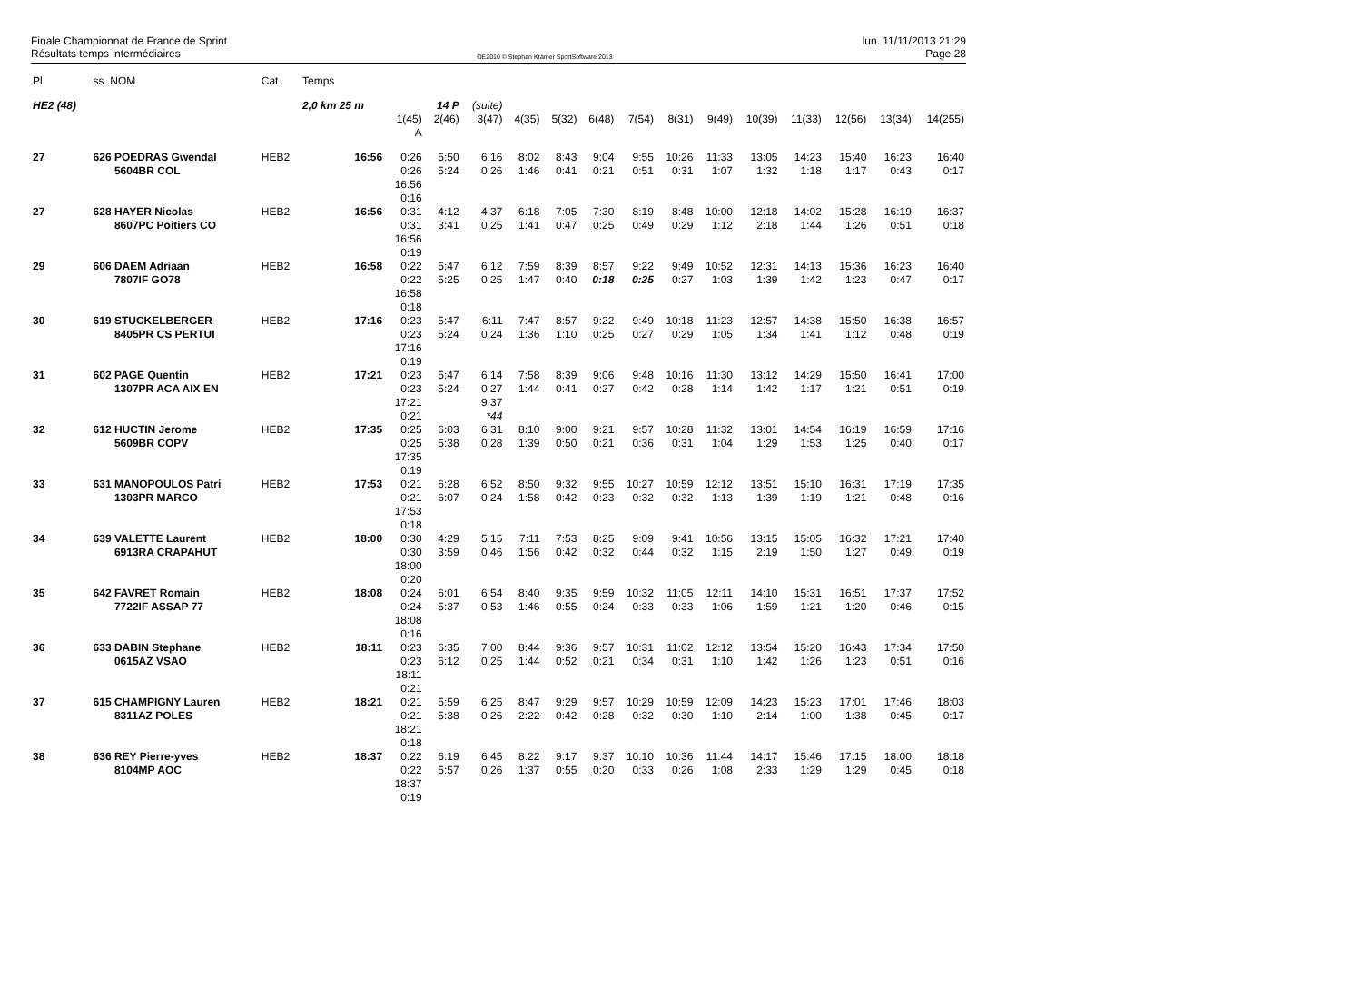Finale Championnat de France de Sprint
Résultats temps intermédiaires
OE2010 © Stephan Krämer SportSoftware 2013
lun. 11/11/2013 21:29
Page 28
| Pl | ss. NOM | Cat | Temps | | | | | | | | | | | | | | |
| --- | --- | --- | --- | --- | --- | --- | --- | --- | --- | --- | --- | --- | --- | --- | --- | --- | --- |
| HE2 (48) | | | 2,0 km 25 m | | 14 P | (suite) | | | | | | | | | | | |
| | | | | 1(45) A | 2(46) | 3(47) | 4(35) | 5(32) | 6(48) | 7(54) | 8(31) | 9(49) | 10(39) | 11(33) | 12(56) | 13(34) | 14(255) |
| 27 | 626 POEDRAS Gwendal 5604BR COL | HEB2 | 16:56 | 0:26 0:26 16:56 0:16 | 5:50 5:24 | 6:16 0:26 | 8:02 1:46 | 8:43 0:41 | 9:04 0:21 | 9:55 0:51 | 10:26 0:31 | 11:33 1:07 | 13:05 1:32 | 14:23 1:18 | 15:40 1:17 | 16:23 0:43 | 16:40 0:17 |
| 27 | 628 HAYER Nicolas 8607PC Poitiers CO | HEB2 | 16:56 | 0:31 0:31 16:56 0:19 | 4:12 3:41 | 4:37 0:25 | 6:18 1:41 | 7:05 0:47 | 7:30 0:25 | 8:19 0:49 | 8:48 0:29 | 10:00 1:12 | 12:18 2:18 | 14:02 1:44 | 15:28 1:26 | 16:19 0:51 | 16:37 0:18 |
| 29 | 606 DAEM Adriaan 7807IF GO78 | HEB2 | 16:58 | 0:22 0:22 16:58 0:18 | 5:47 5:25 | 6:12 0:25 | 7:59 1:47 | 8:39 0:40 | 8:57 0:18 | 9:22 0:25 | 9:49 0:27 | 10:52 1:03 | 12:31 1:39 | 14:13 1:42 | 15:36 1:23 | 16:23 0:47 | 16:40 0:17 |
| 30 | 619 STUCKELBERGER 8405PR CS PERTUI | HEB2 | 17:16 | 0:23 0:23 17:16 0:19 | 5:47 5:24 | 6:11 0:24 | 7:47 1:36 | 8:57 1:10 | 9:22 0:25 | 9:49 0:27 | 10:18 0:29 | 11:23 1:05 | 12:57 1:34 | 14:38 1:41 | 15:50 1:12 | 16:38 0:48 | 16:57 0:19 |
| 31 | 602 PAGE Quentin 1307PR ACA AIX EN | HEB2 | 17:21 | 0:23 0:23 17:21 0:21 | 5:47 5:24 | 6:14 0:27 9:37 *44 | 7:58 1:44 | 8:39 0:41 | 9:06 0:27 | 9:48 0:42 | 10:16 0:28 | 11:30 1:14 | 13:12 1:42 | 14:29 1:17 | 15:50 1:21 | 16:41 0:51 | 17:00 0:19 |
| 32 | 612 HUCTIN Jerome 5609BR COPV | HEB2 | 17:35 | 0:25 0:25 17:35 0:19 | 6:03 5:38 | 6:31 0:28 | 8:10 1:39 | 9:00 0:50 | 9:21 0:21 | 9:57 0:36 | 10:28 0:31 | 11:32 1:04 | 13:01 1:29 | 14:54 1:53 | 16:19 1:25 | 16:59 0:40 | 17:16 0:17 |
| 33 | 631 MANOPOULOS Patri 1303PR MARCO | HEB2 | 17:53 | 0:21 0:21 17:53 0:18 | 6:28 6:07 | 6:52 0:24 | 8:50 1:58 | 9:32 0:42 | 9:55 0:23 | 10:27 0:32 | 10:59 0:32 | 12:12 1:13 | 13:51 1:39 | 15:10 1:19 | 16:31 1:21 | 17:19 0:48 | 17:35 0:16 |
| 34 | 639 VALETTE Laurent 6913RA CRAPAHUT | HEB2 | 18:00 | 0:30 0:30 18:00 0:20 | 4:29 3:59 | 5:15 0:46 | 7:11 1:56 | 7:53 0:42 | 8:25 0:32 | 9:09 0:44 | 9:41 0:32 | 10:56 1:15 | 13:15 2:19 | 15:05 1:50 | 16:32 1:27 | 17:21 0:49 | 17:40 0:19 |
| 35 | 642 FAVRET Romain 7722IF ASSAP 77 | HEB2 | 18:08 | 0:24 0:24 18:08 0:16 | 6:01 5:37 | 6:54 0:53 | 8:40 1:46 | 9:35 0:55 | 9:59 0:24 | 10:32 0:33 | 11:05 0:33 | 12:11 1:06 | 14:10 1:59 | 15:31 1:21 | 16:51 1:20 | 17:37 0:46 | 17:52 0:15 |
| 36 | 633 DABIN Stephane 0615AZ VSAO | HEB2 | 18:11 | 0:23 0:23 18:11 0:21 | 6:35 6:12 | 7:00 0:25 | 8:44 1:44 | 9:36 0:52 | 9:57 0:21 | 10:31 0:34 | 11:02 0:31 | 12:12 1:10 | 13:54 1:42 | 15:20 1:26 | 16:43 1:23 | 17:34 0:51 | 17:50 0:16 |
| 37 | 615 CHAMPIGNY Lauren 8311AZ POLES | HEB2 | 18:21 | 0:21 0:21 18:21 0:18 | 5:59 5:38 | 6:25 0:26 | 8:47 2:22 | 9:29 0:42 | 9:57 0:28 | 10:29 0:32 | 10:59 0:30 | 12:09 1:10 | 14:23 2:14 | 15:23 1:00 | 17:01 1:38 | 17:46 0:45 | 18:03 0:17 |
| 38 | 636 REY Pierre-yves 8104MP AOC | HEB2 | 18:37 | 0:22 0:22 18:37 0:19 | 6:19 5:57 | 6:45 0:26 | 8:22 1:37 | 9:17 0:55 | 9:37 0:20 | 10:10 0:33 | 10:36 0:26 | 11:44 1:08 | 14:17 2:33 | 15:46 1:29 | 17:15 1:29 | 18:00 0:45 | 18:18 0:18 |